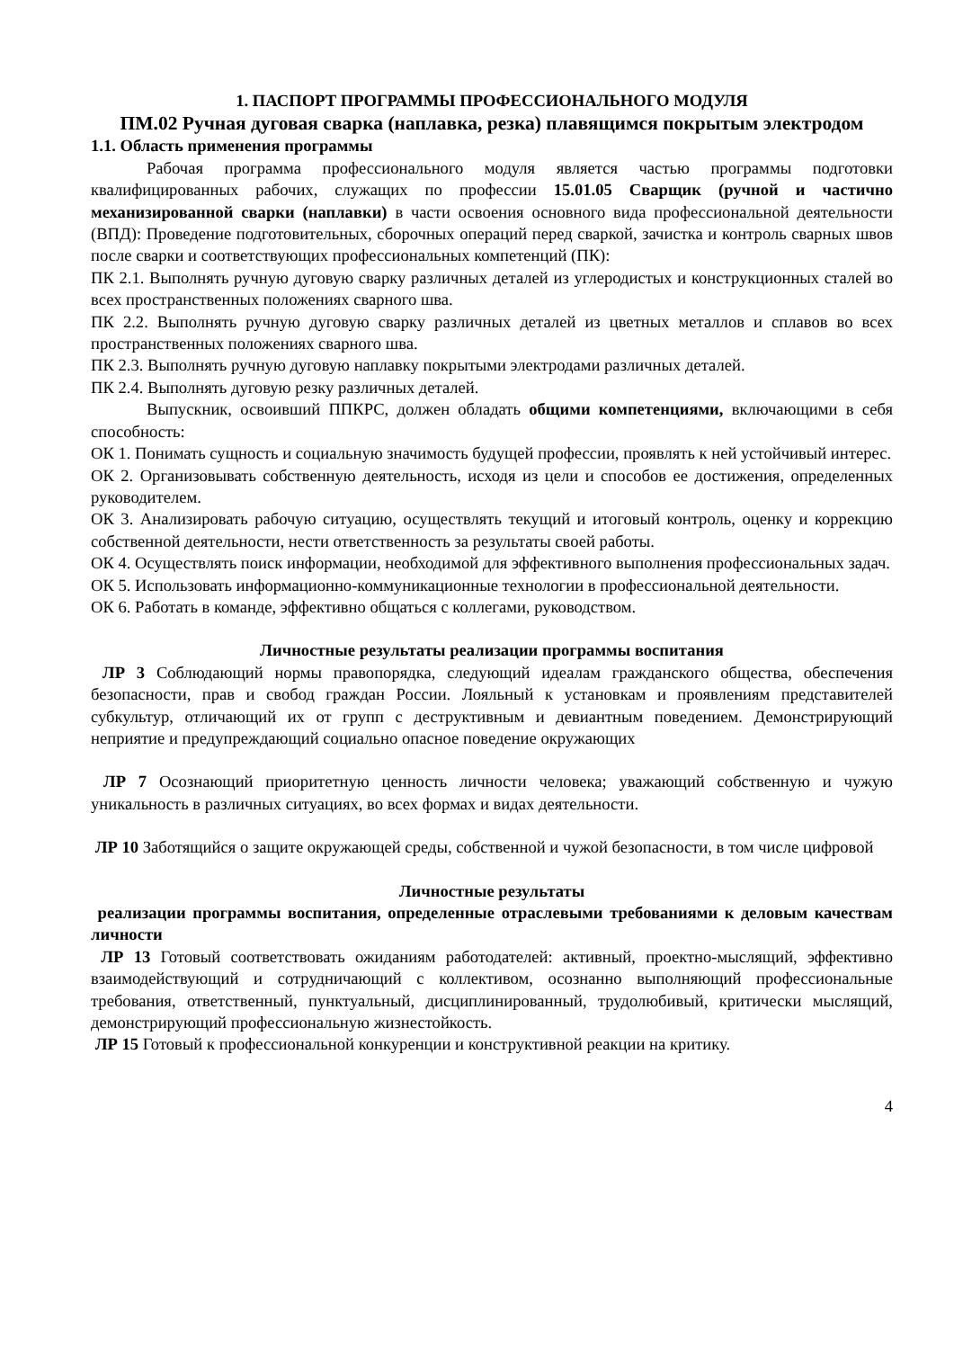1. ПАСПОРТ ПРОГРАММЫ ПРОФЕССИОНАЛЬНОГО МОДУЛЯ
ПМ.02 Ручная дуговая сварка (наплавка, резка) плавящимся покрытым электродом
1.1. Область применения программы
Рабочая программа профессионального модуля является частью программы подготовки квалифицированных рабочих, служащих по профессии 15.01.05 Сварщик (ручной и частично механизированной сварки (наплавки) в части освоения основного вида профессиональной деятельности (ВПД): Проведение подготовительных, сборочных операций перед сваркой, зачистка и контроль сварных швов после сварки и соответствующих профессиональных компетенций (ПК):
ПК 2.1. Выполнять ручную дуговую сварку различных деталей из углеродистых и конструкционных сталей во всех пространственных положениях сварного шва.
ПК 2.2. Выполнять ручную дуговую сварку различных деталей из цветных металлов и сплавов во всех пространственных положениях сварного шва.
ПК 2.3. Выполнять ручную дуговую наплавку покрытыми электродами различных деталей.
ПК 2.4. Выполнять дуговую резку различных деталей.
Выпускник, освоивший ППКРС, должен обладать общими компетенциями, включающими в себя способность:
ОК 1. Понимать сущность и социальную значимость будущей профессии, проявлять к ней устойчивый интерес.
ОК 2. Организовывать собственную деятельность, исходя из цели и способов ее достижения, определенных руководителем.
ОК 3. Анализировать рабочую ситуацию, осуществлять текущий и итоговый контроль, оценку и коррекцию собственной деятельности, нести ответственность за результаты своей работы.
ОК 4. Осуществлять поиск информации, необходимой для эффективного выполнения профессиональных задач.
ОК 5. Использовать информационно-коммуникационные технологии в профессиональной деятельности.
ОК 6. Работать в команде, эффективно общаться с коллегами, руководством.
Личностные результаты реализации программы воспитания
ЛР 3 Соблюдающий нормы правопорядка, следующий идеалам гражданского общества, обеспечения безопасности, прав и свобод граждан России. Лояльный к установкам и проявлениям представителей субкультур, отличающий их от групп с деструктивным и девиантным поведением. Демонстрирующий неприятие и предупреждающий социально опасное поведение окружающих
ЛР 7 Осознающий приоритетную ценность личности человека; уважающий собственную и чужую уникальность в различных ситуациях, во всех формах и видах деятельности.
ЛР 10 Заботящийся о защите окружающей среды, собственной и чужой безопасности, в том числе цифровой
Личностные результаты
реализации программы воспитания, определенные отраслевыми требованиями к деловым качествам личности
ЛР 13 Готовый соответствовать ожиданиям работодателей: активный, проектно-мыслящий, эффективно взаимодействующий и сотрудничающий с коллективом, осознанно выполняющий профессиональные требования, ответственный, пунктуальный, дисциплинированный, трудолюбивый, критически мыслящий, демонстрирующий профессиональную жизнестойкость.
ЛР 15 Готовый к профессиональной конкуренции и конструктивной реакции на критику.
4